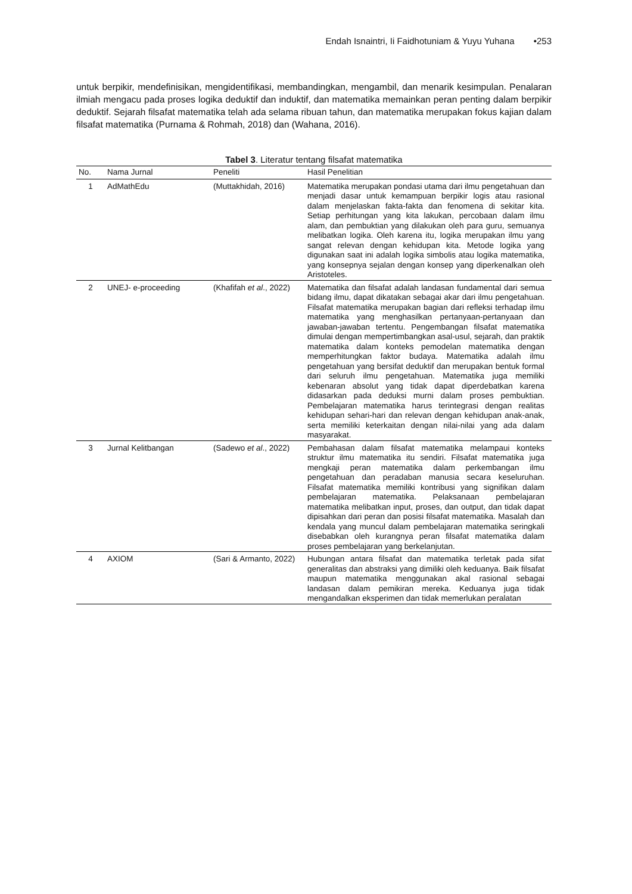Endah Isnaintri, Ii Faidhotuniam & Yuyu Yuhana •253
untuk berpikir, mendefinisikan, mengidentifikasi, membandingkan, mengambil, dan menarik kesimpulan. Penalaran ilmiah mengacu pada proses logika deduktif dan induktif, dan matematika memainkan peran penting dalam berpikir deduktif. Sejarah filsafat matematika telah ada selama ribuan tahun, dan matematika merupakan fokus kajian dalam filsafat matematika (Purnama & Rohmah, 2018) dan (Wahana, 2016).
Tabel 3. Literatur tentang filsafat matematika
| No. | Nama Jurnal | Peneliti | Hasil Penelitian |
| --- | --- | --- | --- |
| 1 | AdMathEdu | (Muttakhidah, 2016) | Matematika merupakan pondasi utama dari ilmu pengetahuan dan menjadi dasar untuk kemampuan berpikir logis atau rasional dalam menjelaskan fakta-fakta dan fenomena di sekitar kita. Setiap perhitungan yang kita lakukan, percobaan dalam ilmu alam, dan pembuktian yang dilakukan oleh para guru, semuanya melibatkan logika. Oleh karena itu, logika merupakan ilmu yang sangat relevan dengan kehidupan kita. Metode logika yang digunakan saat ini adalah logika simbolis atau logika matematika, yang konsepnya sejalan dengan konsep yang diperkenalkan oleh Aristoteles. |
| 2 | UNEJ- e-proceeding | (Khafifah et al ., 2022) | Matematika dan filsafat adalah landasan fundamental dari semua bidang ilmu, dapat dikatakan sebagai akar dari ilmu pengetahuan. Filsafat matematika merupakan bagian dari refleksi terhadap ilmu matematika yang menghasilkan pertanyaan-pertanyaan dan jawaban-jawaban tertentu. Pengembangan filsafat matematika dimulai dengan mempertimbangkan asal-usul, sejarah, dan praktik matematika dalam konteks pemodelan matematika dengan memperhitungkan faktor budaya. Matematika adalah ilmu pengetahuan yang bersifat deduktif dan merupakan bentuk formal dari seluruh ilmu pengetahuan. Matematika juga memiliki kebenaran absolut yang tidak dapat diperdebatkan karena didasarkan pada deduksi murni dalam proses pembuktian. Pembelajaran matematika harus terintegrasi dengan realitas kehidupan sehari-hari dan relevan dengan kehidupan anak-anak, serta memiliki keterkaitan dengan nilai-nilai yang ada dalam masyarakat. |
| 3 | Jurnal Kelitbangan | (Sadewo et al ., 2022) | Pembahasan dalam filsafat matematika melampaui konteks struktur ilmu matematika itu sendiri. Filsafat matematika juga mengkaji peran matematika dalam perkembangan ilmu pengetahuan dan peradaban manusia secara keseluruhan. Filsafat matematika memiliki kontribusi yang signifikan dalam pembelajaran matematika. Pelaksanaan pembelajaran matematika melibatkan input, proses, dan output, dan tidak dapat dipisahkan dari peran dan posisi filsafat matematika. Masalah dan kendala yang muncul dalam pembelajaran matematika seringkali disebabkan oleh kurangnya peran filsafat matematika dalam proses pembelajaran yang berkelanjutan. |
| 4 | AXIOM | (Sari & Armanto, 2022) | Hubungan antara filsafat dan matematika terletak pada sifat generalitas dan abstraksi yang dimiliki oleh keduanya. Baik filsafat maupun matematika menggunakan akal rasional sebagai landasan dalam pemikiran mereka. Keduanya juga tidak mengandalkan eksperimen dan tidak memerlukan peralatan |